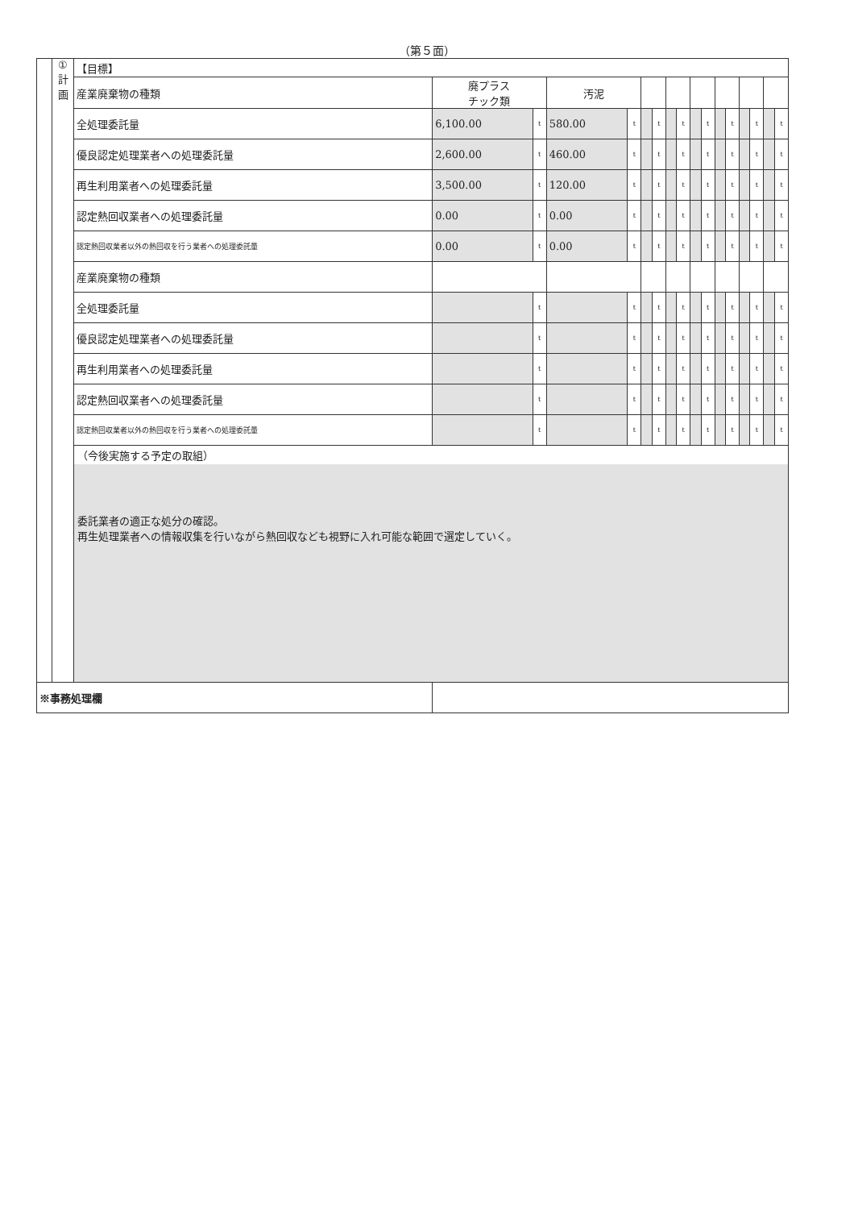（第５面）
| | ① 計 画 | 【目標】 | | | | | | | | | | | | | | | | |
| | | 産業廃棄物の種類 | 廃プラス チック類 | | 汚泥 | | | | | | | | | | | | | |
| | | 全処理委託量 | 6,100.00 | t | 580.00 | t | | t | | t | | t | | t | | t | | t |
| | | 優良認定処理業者への処理委託量 | 2,600.00 | t | 460.00 | t | | t | | t | | t | | t | | t | | t |
| | | 再生利用業者への処理委託量 | 3,500.00 | t | 120.00 | t | | t | | t | | t | | t | | t | | t |
| | | 認定熱回収業者への処理委託量 | 0.00 | t | 0.00 | t | | t | | t | | t | | t | | t | | t |
| | | 認定熱回収業者以外の熱回収を行う業者への処理委託量 | 0.00 | t | 0.00 | t | | t | | t | | t | | t | | t | | t |
| | | 産業廃棄物の種類 | | | | | | | | | | | | | | | | |
| | | 全処理委託量 | | t | | t | | t | | t | | t | | t | | t | | t |
| | | 優良認定処理業者への処理委託量 | | t | | t | | t | | t | | t | | t | | t | | t |
| | | 再生利用業者への処理委託量 | | t | | t | | t | | t | | t | | t | | t | | t |
| | | 認定熱回収業者への処理委託量 | | t | | t | | t | | t | | t | | t | | t | | t |
| | | 認定熱回収業者以外の熱回収を行う業者への処理委託量 | | t | | t | | t | | t | | t | | t | | t | | t |
| | | （今後実施する予定の取組） 委託業者の適正な処分の確認。 再生処理業者への情報収集を行いながら熱回収なども視野に入れ可能な範囲で選定していく。 | | | | | | | | | | | | | | | | |
| ※事務処理欄 | | | | | | | | | | | | | | | | | | |